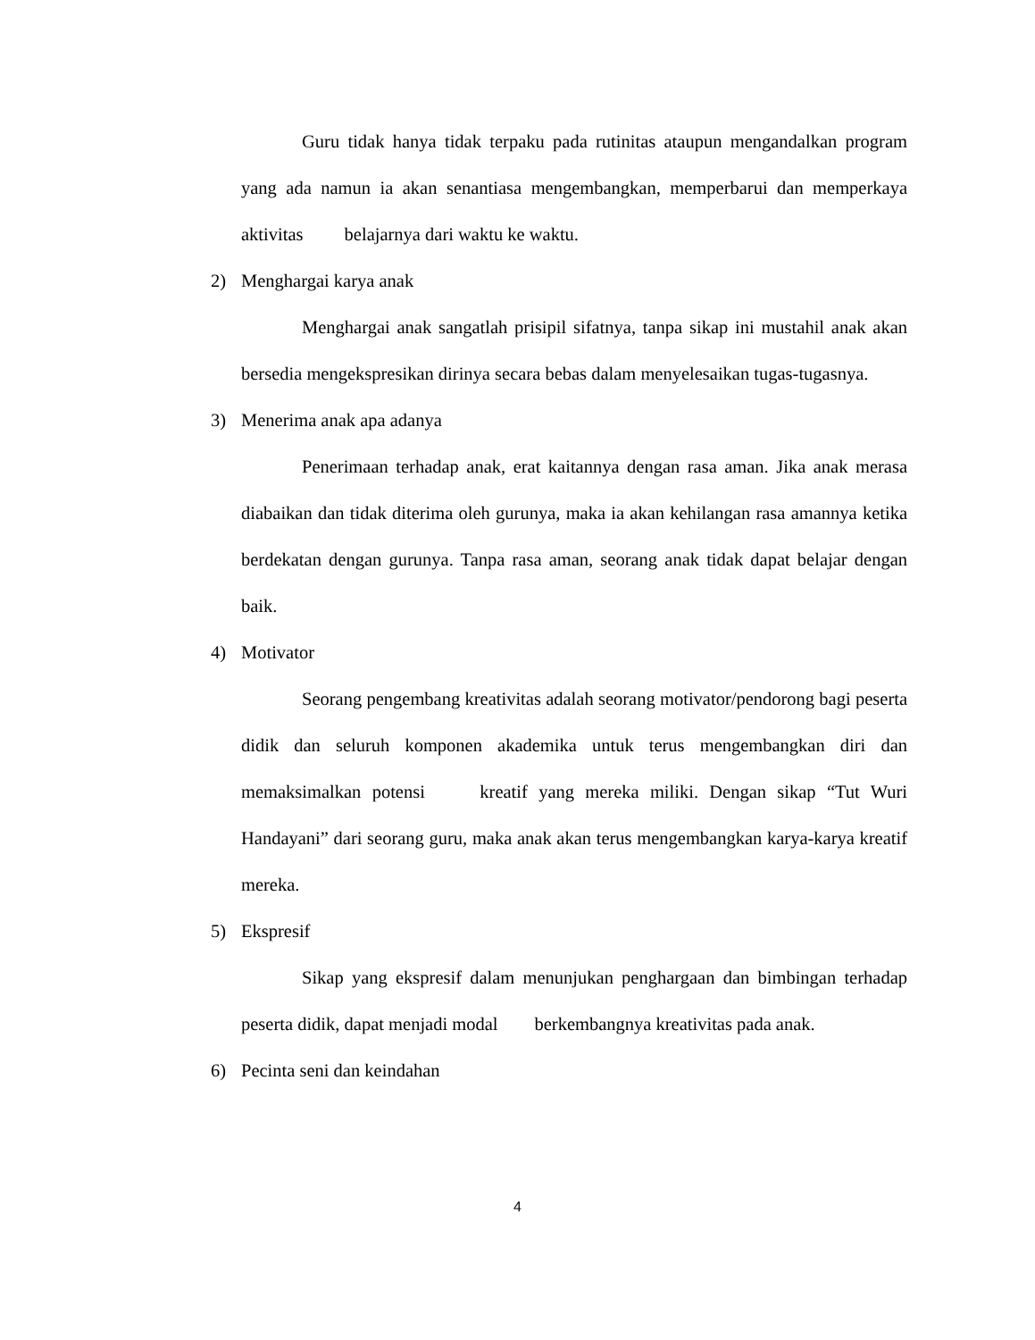Guru tidak hanya tidak terpaku pada rutinitas ataupun mengandalkan program yang ada namun ia akan senantiasa mengembangkan, memperbarui dan memperkaya aktivitas belajarnya dari waktu ke waktu.
2) Menghargai karya anak
Menghargai anak sangatlah prisipil sifatnya, tanpa sikap ini mustahil anak akan bersedia mengekspresikan dirinya secara bebas dalam menyelesaikan tugas-tugasnya.
3) Menerima anak apa adanya
Penerimaan terhadap anak, erat kaitannya dengan rasa aman. Jika anak merasa diabaikan dan tidak diterima oleh gurunya, maka ia akan kehilangan rasa amannya ketika berdekatan dengan gurunya. Tanpa rasa aman, seorang anak tidak dapat belajar dengan baik.
4) Motivator
Seorang pengembang kreativitas adalah seorang motivator/pendorong bagi peserta didik dan seluruh komponen akademika untuk terus mengembangkan diri dan memaksimalkan potensi kreatif yang mereka miliki. Dengan sikap “Tut Wuri Handayani” dari seorang guru, maka anak akan terus mengembangkan karya-karya kreatif mereka.
5) Ekspresif
Sikap yang ekspresif dalam menunjukan penghargaan dan bimbingan terhadap peserta didik, dapat menjadi modal berkembangnya kreativitas pada anak.
6) Pecinta seni dan keindahan
4